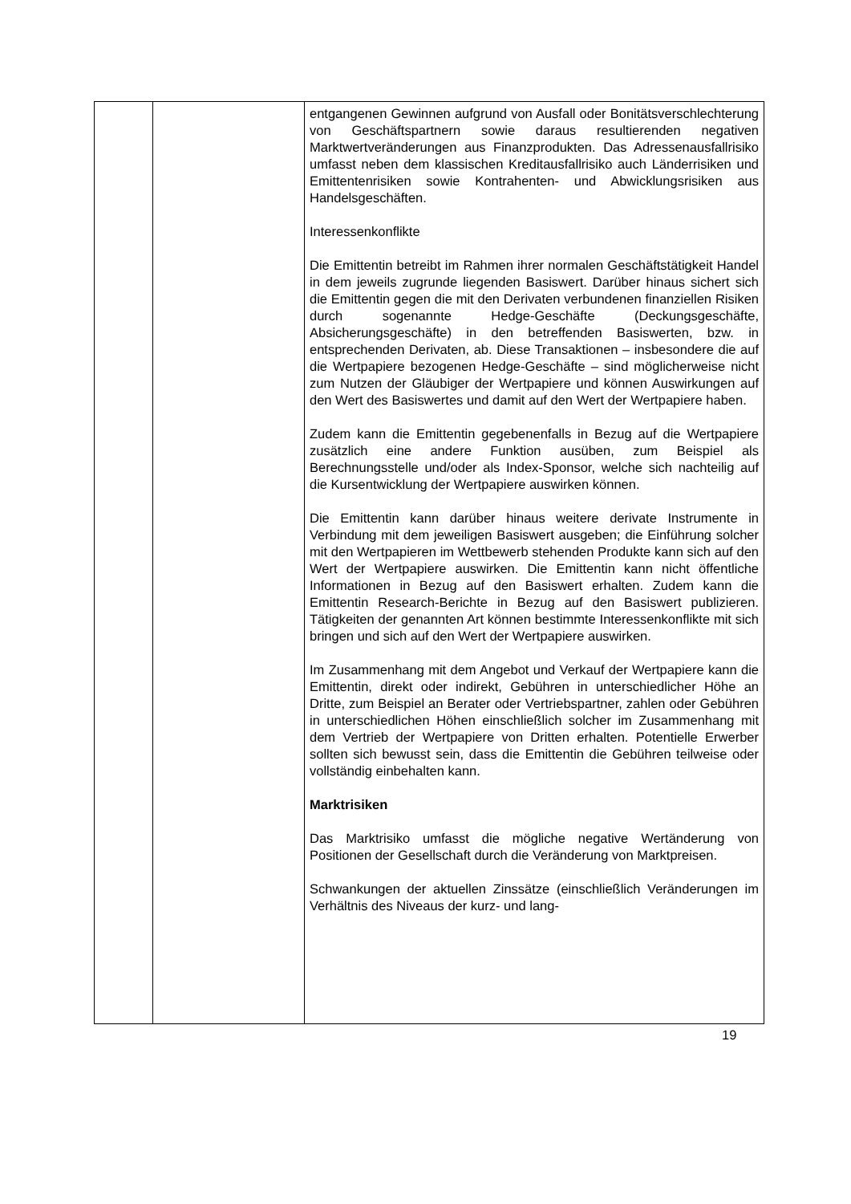| | | entgangenen Gewinnen aufgrund von Ausfall oder Bonitätsverschlechterung von Geschäftspartnern sowie daraus resultierenden negativen Marktwertveränderungen aus Finanzprodukten. Das Adressenausfallrisiko umfasst neben dem klassischen Kreditausfallrisiko auch Länderrisiken und Emittentenrisiken sowie Kontrahenten- und Abwicklungsrisiken aus Handelsgeschäften. Interessenkonflikte Die Emittentin betreibt im Rahmen ihrer normalen Geschäftstätigkeit Handel in dem jeweils zugrunde liegenden Basiswert. Darüber hinaus sichert sich die Emittentin gegen die mit den Derivaten verbundenen finanziellen Risiken durch sogenannte Hedge-Geschäfte (Deckungsgeschäfte, Absicherungsgeschäfte) in den betreffenden Basiswerten, bzw. in entsprechenden Derivaten, ab. Diese Transaktionen – insbesondere die auf die Wertpapiere bezogenen Hedge-Geschäfte – sind möglicherweise nicht zum Nutzen der Gläubiger der Wertpapiere und können Auswirkungen auf den Wert des Basiswertes und damit auf den Wert der Wertpapiere haben. Zudem kann die Emittentin gegebenenfalls in Bezug auf die Wertpapiere zusätzlich eine andere Funktion ausüben, zum Beispiel als Berechnungsstelle und/oder als Index-Sponsor, welche sich nachteilig auf die Kursentwicklung der Wertpapiere auswirken können. Die Emittentin kann darüber hinaus weitere derivate Instrumente in Verbindung mit dem jeweiligen Basiswert ausgeben; die Einführung solcher mit den Wertpapieren im Wettbewerb stehenden Produkte kann sich auf den Wert der Wertpapiere auswirken. Die Emittentin kann nicht öffentliche Informationen in Bezug auf den Basiswert erhalten. Zudem kann die Emittentin Research-Berichte in Bezug auf den Basiswert publizieren. Tätigkeiten der genannten Art können bestimmte Interessenkonflikte mit sich bringen und sich auf den Wert der Wertpapiere auswirken. Im Zusammenhang mit dem Angebot und Verkauf der Wertpapiere kann die Emittentin, direkt oder indirekt, Gebühren in unterschiedlicher Höhe an Dritte, zum Beispiel an Berater oder Vertriebspartner, zahlen oder Gebühren in unterschiedlichen Höhen einschließlich solcher im Zusammenhang mit dem Vertrieb der Wertpapiere von Dritten erhalten. Potentielle Erwerber sollten sich bewusst sein, dass die Emittentin die Gebühren teilweise oder vollständig einbehalten kann. Marktrisiken Das Marktrisiko umfasst die mögliche negative Wertänderung von Positionen der Gesellschaft durch die Veränderung von Marktpreisen. Schwankungen der aktuellen Zinssätze (einschließlich Veränderungen im Verhältnis des Niveaus der kurz- und lang- |
19